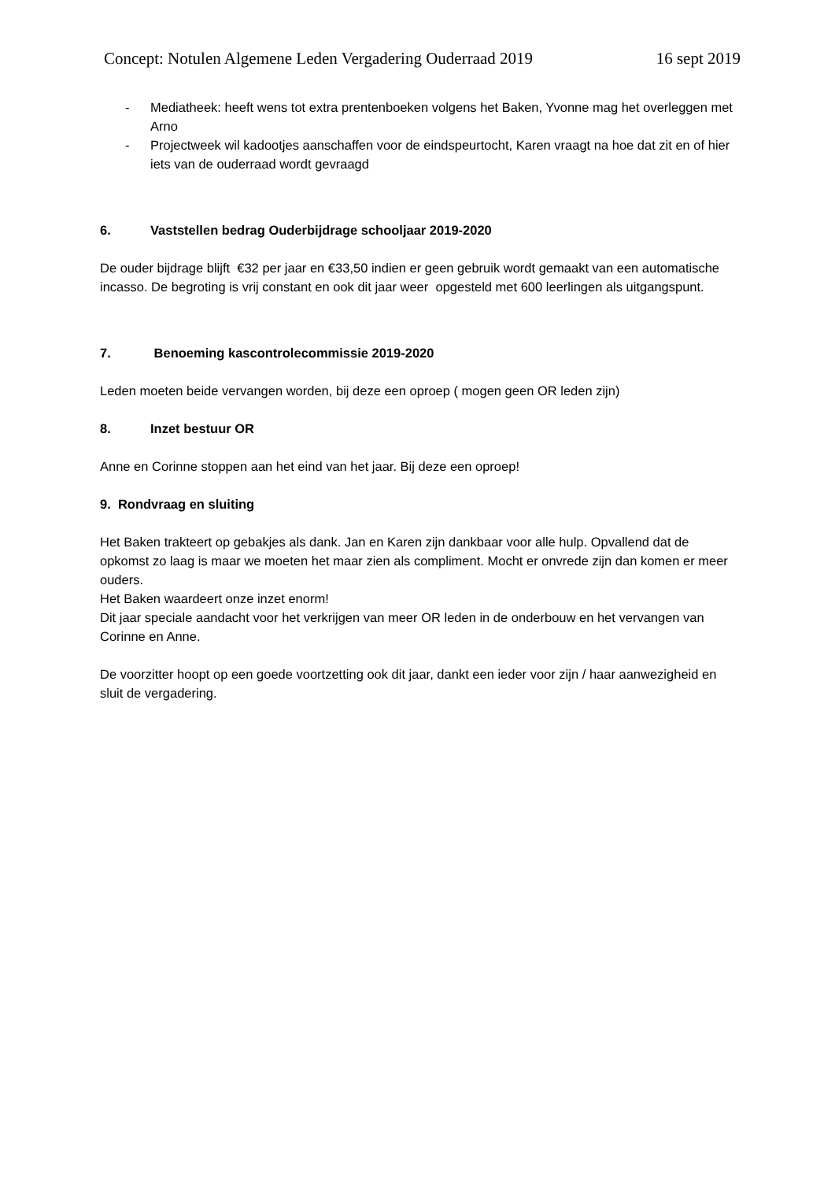Concept: Notulen Algemene Leden Vergadering Ouderraad 2019 16 sept 2019
- Mediatheek: heeft wens tot extra prentenboeken volgens het Baken, Yvonne mag het overleggen met Arno
- Projectweek wil kadootjes aanschaffen voor de eindspeurtocht, Karen vraagt na hoe dat zit en of hier iets van de ouderraad wordt gevraagd
6. Vaststellen bedrag Ouderbijdrage schooljaar 2019-2020
De ouder bijdrage blijft €32 per jaar en €33,50 indien er geen gebruik wordt gemaakt van een automatische incasso. De begroting is vrij constant en ook dit jaar weer opgesteld met 600 leerlingen als uitgangspunt.
7. Benoeming kascontrolecommissie 2019-2020
Leden moeten beide vervangen worden, bij deze een oproep ( mogen geen OR leden zijn)
8. Inzet bestuur OR
Anne en Corinne stoppen aan het eind van het jaar. Bij deze een oproep!
9. Rondvraag en sluiting
Het Baken trakteert op gebakjes als dank. Jan en Karen zijn dankbaar voor alle hulp. Opvallend dat de opkomst zo laag is maar we moeten het maar zien als compliment. Mocht er onvrede zijn dan komen er meer ouders.
Het Baken waardeert onze inzet enorm!
Dit jaar speciale aandacht voor het verkrijgen van meer OR leden in de onderbouw en het vervangen van Corinne en Anne.
De voorzitter hoopt op een goede voortzetting ook dit jaar, dankt een ieder voor zijn / haar aanwezigheid en sluit de vergadering.